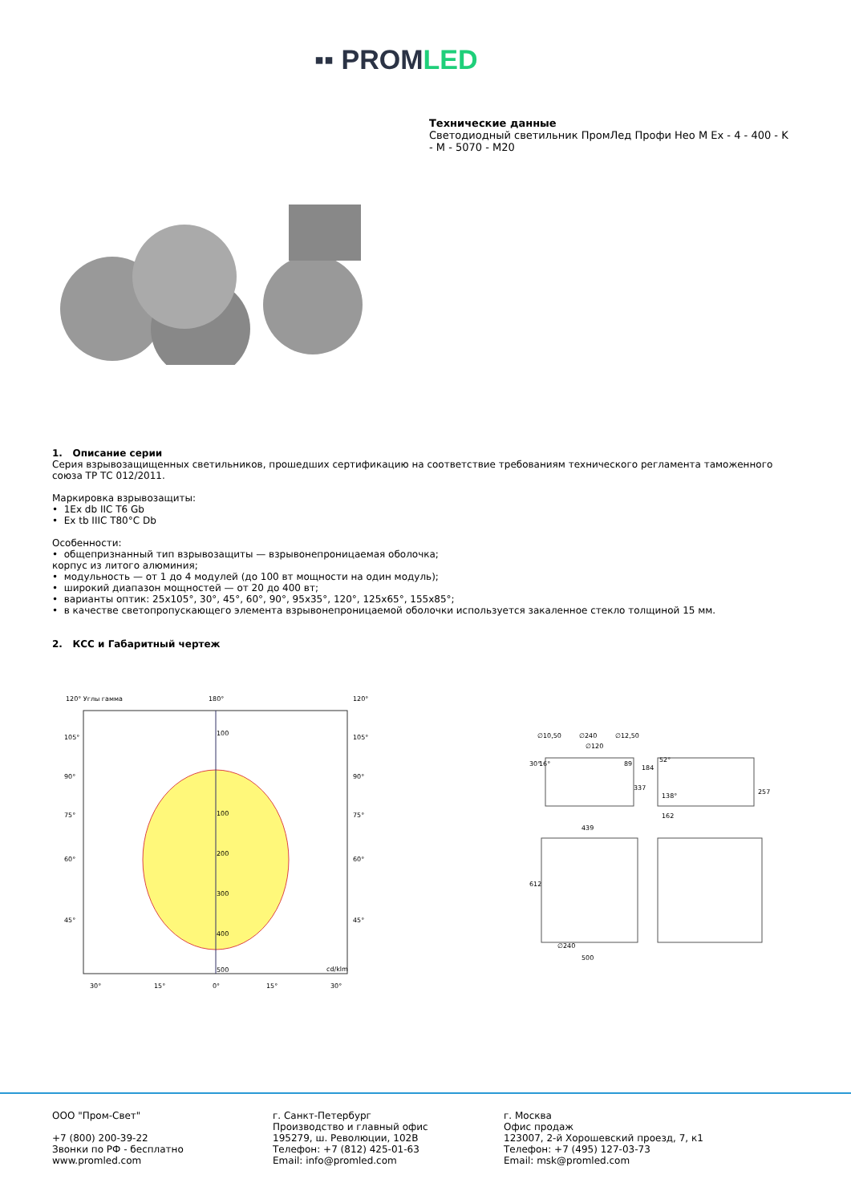▪▪ PROMLED
Технические данные
Светодиодный светильник ПромЛед Профи Нео M Ex - 4 - 400 - K - M - 5070 - M20
1. Описание серии
Серия взрывозащищенных светильников, прошедших сертификацию на соответствие требованиям технического регламента таможенного союза ТР ТС 012/2011.
Маркировка взрывозащиты:
• 1Ex db IIC T6 Gb
• Ex tb IIIC T80°C Db
Особенности:
• общепризнанный тип взрывозащиты — взрывонепроницаемая оболочка;
корпус из литого алюминия;
• модульность — от 1 до 4 модулей (до 100 вт мощности на один модуль);
• широкий диапазон мощностей — от 20 до 400 вт;
• варианты оптик: 25x105°, 30°, 45°, 60°, 90°, 95x35°, 120°, 125x65°, 155x85°;
• в качестве светопропускающего элемента взрывонепроницаемой оболочки используется закаленное стекло толщиной 15 мм.
2. КСС и Габаритный чертеж
120° Углы гамма
180°
120°
100
100
200
300
400
500
cd/klm
105°
90°
75°
60°
45°
105°
90°
75°
60°
45°
30°
15°
0°
15°
30°
∅10,50
∅240
∅12,50
∅120
30°
16°
89
337
184
52°
138°
257
162
439
612
∅240
500
ООО "Пром-Свет"
+7 (800) 200-39-22
Звонки по РФ - бесплатно
www.promled.com
г. Санкт-Петербург
Производство и главный офис
195279, ш. Революции, 102В
Телефон: +7 (812) 425-01-63
Email: info@promled.com
г. Москва
Офис продаж
123007, 2-й Хорошевский проезд, 7, к1
Телефон: +7 (495) 127-03-73
Email: msk@promled.com